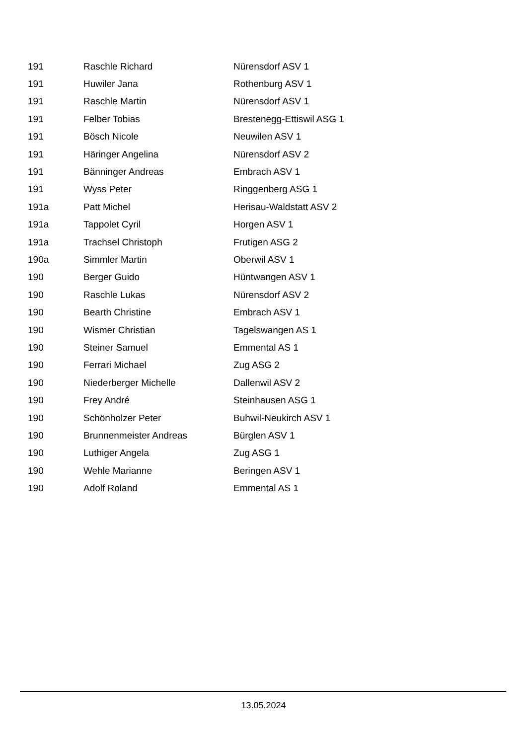| 191 | Raschle Richard | Nürensdorf ASV 1 |
| 191 | Huwiler Jana | Rothenburg ASV 1 |
| 191 | Raschle Martin | Nürensdorf ASV 1 |
| 191 | Felber Tobias | Brestenegg-Ettiswil ASG 1 |
| 191 | Bösch Nicole | Neuwilen ASV 1 |
| 191 | Häringer Angelina | Nürensdorf ASV 2 |
| 191 | Bänninger Andreas | Embrach ASV 1 |
| 191 | Wyss Peter | Ringgenberg ASG 1 |
| 191a | Patt Michel | Herisau-Waldstatt ASV 2 |
| 191a | Tappolet Cyril | Horgen ASV 1 |
| 191a | Trachsel Christoph | Frutigen ASG 2 |
| 190a | Simmler Martin | Oberwil ASV 1 |
| 190 | Berger Guido | Hüntwangen ASV 1 |
| 190 | Raschle Lukas | Nürensdorf ASV 2 |
| 190 | Bearth Christine | Embrach ASV 1 |
| 190 | Wismer Christian | Tagelswangen AS 1 |
| 190 | Steiner Samuel | Emmental AS 1 |
| 190 | Ferrari Michael | Zug ASG 2 |
| 190 | Niederberger Michelle | Dallenwil ASV 2 |
| 190 | Frey André | Steinhausen ASG 1 |
| 190 | Schönholzer Peter | Buhwil-Neukirch ASV 1 |
| 190 | Brunnenmeister Andreas | Bürglen ASV 1 |
| 190 | Luthiger Angela | Zug ASG 1 |
| 190 | Wehle Marianne | Beringen ASV 1 |
| 190 | Adolf Roland | Emmental AS 1 |
13.05.2024